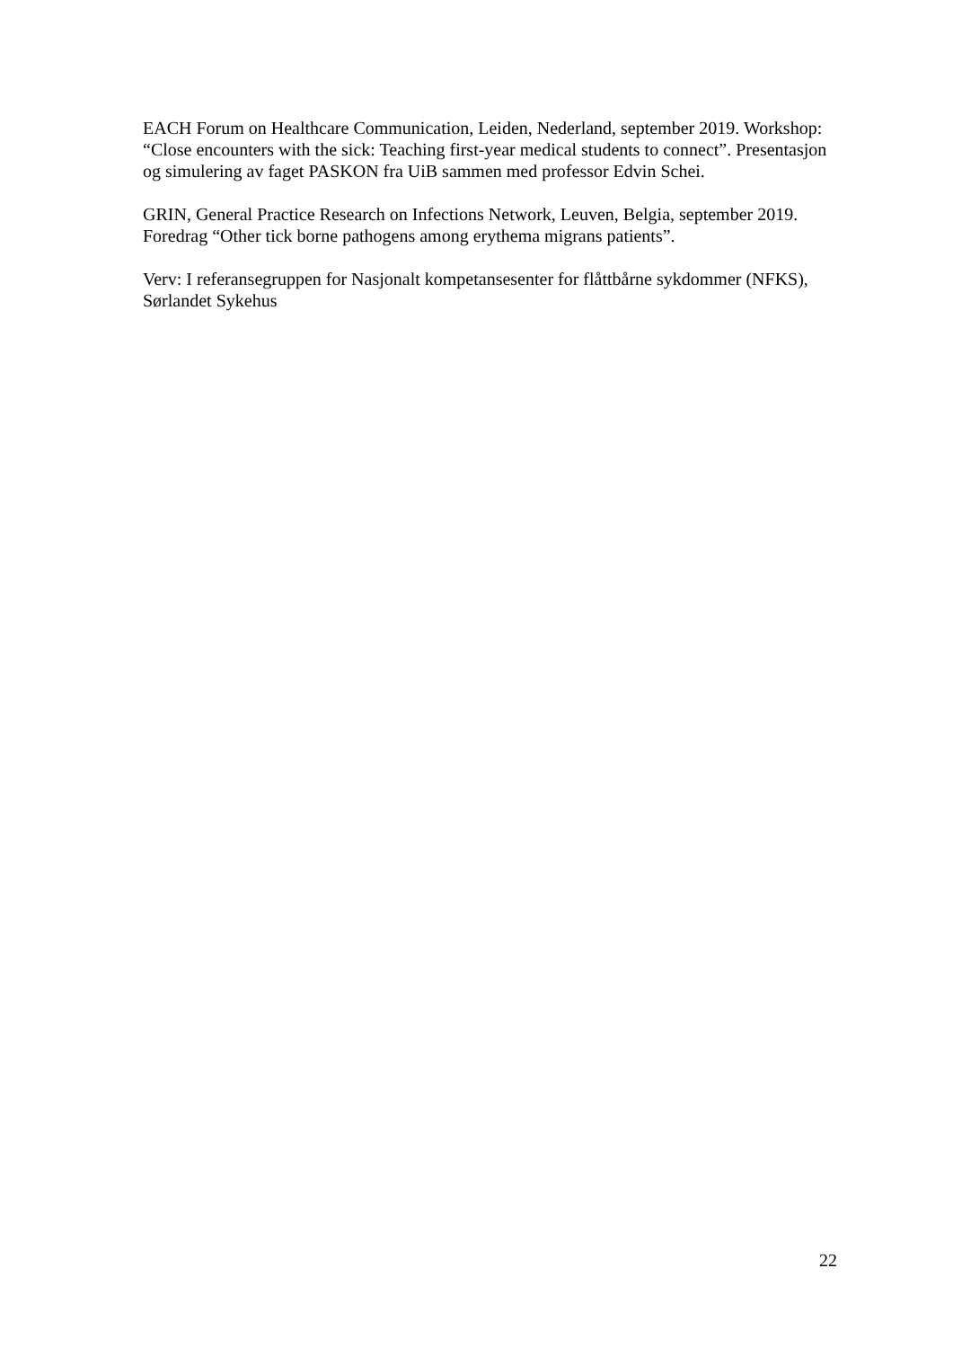EACH Forum on Healthcare Communication, Leiden, Nederland, september 2019. Workshop: “Close encounters with the sick: Teaching first-year medical students to connect”. Presentasjon og simulering av faget PASKON fra UiB sammen med professor Edvin Schei.
GRIN, General Practice Research on Infections Network, Leuven, Belgia, september 2019. Foredrag “Other tick borne pathogens among erythema migrans patients”.
Verv: I referansegruppen for Nasjonalt kompetansesenter for flåttbårne sykdommer (NFKS), Sørlandet Sykehus
22